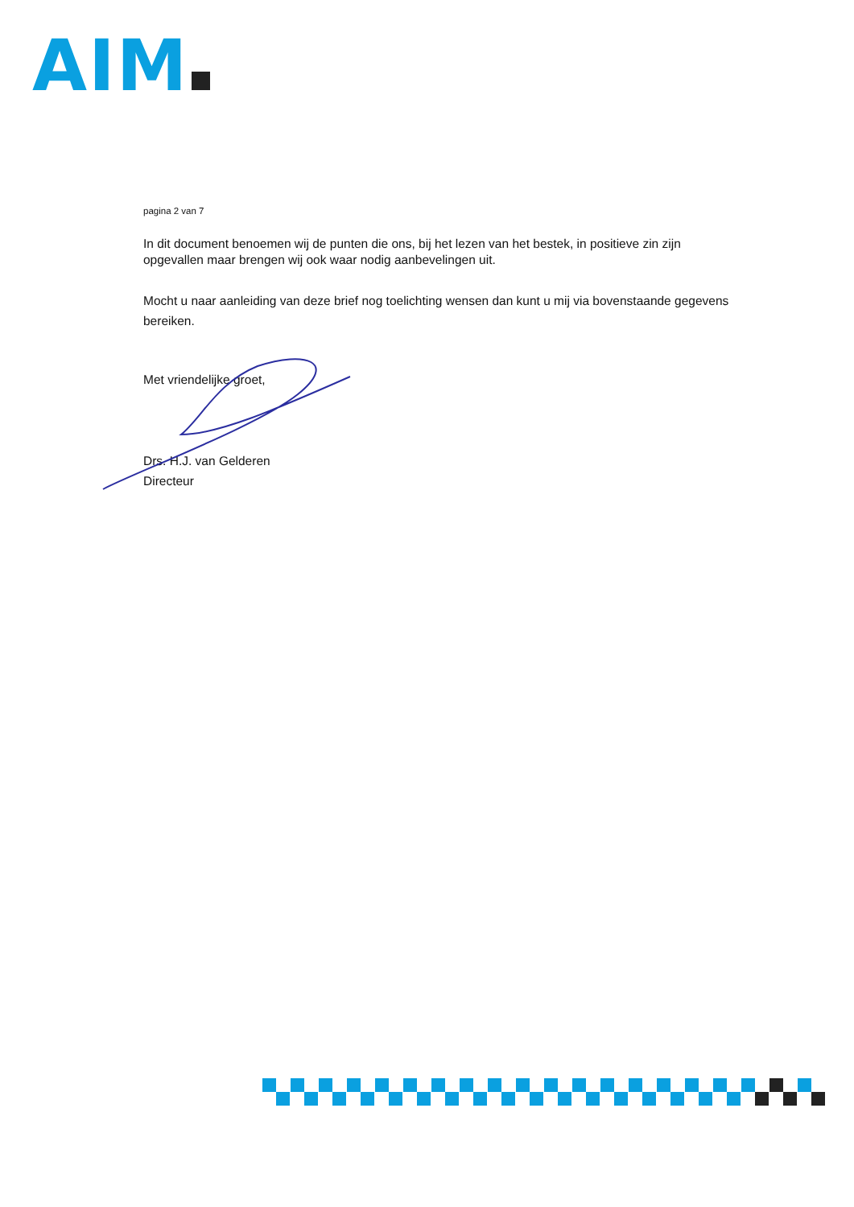AIM
pagina 2 van 7
In dit document benoemen wij de punten die ons, bij het lezen van het bestek, in positieve zin zijn opgevallen maar brengen wij ook waar nodig aanbevelingen uit.
Mocht u naar aanleiding van deze brief nog toelichting wensen dan kunt u mij via bovenstaande gegevens bereiken.
Met vriendelijke groet,
Drs. H.J. van Gelderen
Directeur